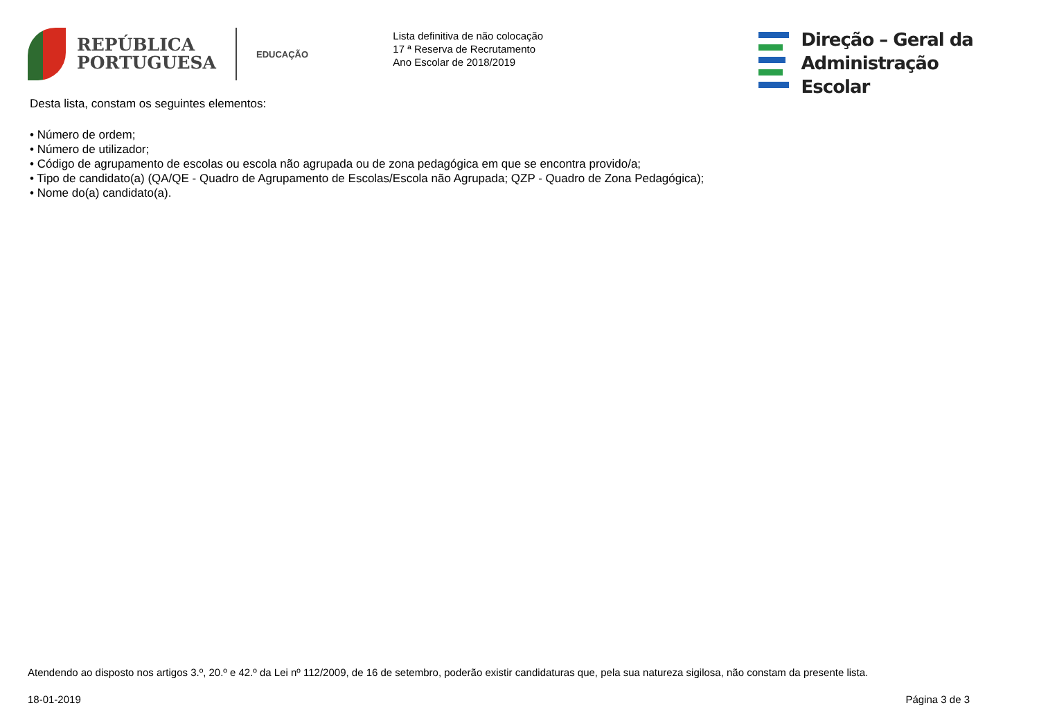REPÚBLICA
PORTUGUESA
EDUCAÇÃO
Lista definitiva de não colocação
17 ª Reserva de Recrutamento
Ano Escolar de 2018/2019
Direção – Geral da
Administração Escolar
Desta lista, constam os seguintes elementos:
• Número de ordem;
• Número de utilizador;
• Código de agrupamento de escolas ou escola não agrupada ou de zona pedagógica em que se encontra provido/a;
• Tipo de candidato(a) (QA/QE - Quadro de Agrupamento de Escolas/Escola não Agrupada; QZP - Quadro de Zona Pedagógica);
• Nome do(a) candidato(a).
Atendendo ao disposto nos artigos 3.º, 20.º e 42.º da Lei nº 112/2009, de 16 de setembro, poderão existir candidaturas que, pela sua natureza sigilosa, não constam da presente lista.
18-01-2019 Página 3 de 3